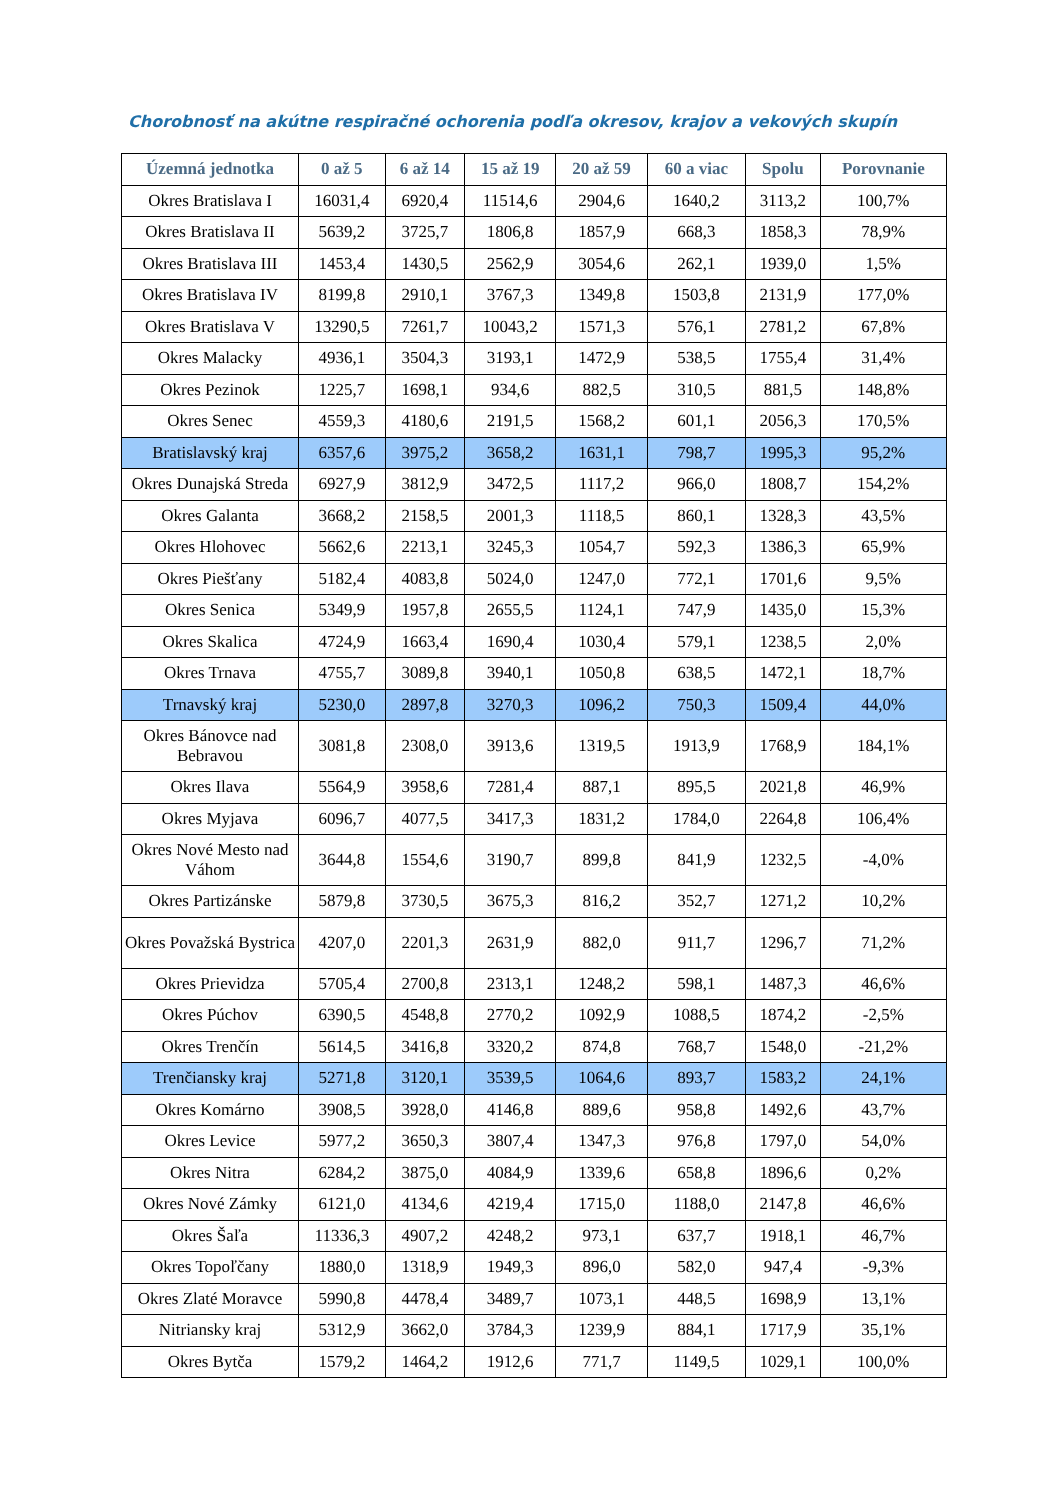Chorobnosť na akútne respiračné ochorenia podľa okresov, krajov a vekových skupín
| Územná jednotka | 0 až 5 | 6 až 14 | 15 až 19 | 20 až 59 | 60 a viac | Spolu | Porovnanie |
| --- | --- | --- | --- | --- | --- | --- | --- |
| Okres Bratislava I | 16031,4 | 6920,4 | 11514,6 | 2904,6 | 1640,2 | 3113,2 | 100,7% |
| Okres Bratislava II | 5639,2 | 3725,7 | 1806,8 | 1857,9 | 668,3 | 1858,3 | 78,9% |
| Okres Bratislava III | 1453,4 | 1430,5 | 2562,9 | 3054,6 | 262,1 | 1939,0 | 1,5% |
| Okres Bratislava IV | 8199,8 | 2910,1 | 3767,3 | 1349,8 | 1503,8 | 2131,9 | 177,0% |
| Okres Bratislava V | 13290,5 | 7261,7 | 10043,2 | 1571,3 | 576,1 | 2781,2 | 67,8% |
| Okres Malacky | 4936,1 | 3504,3 | 3193,1 | 1472,9 | 538,5 | 1755,4 | 31,4% |
| Okres Pezinok | 1225,7 | 1698,1 | 934,6 | 882,5 | 310,5 | 881,5 | 148,8% |
| Okres Senec | 4559,3 | 4180,6 | 2191,5 | 1568,2 | 601,1 | 2056,3 | 170,5% |
| Bratislavský kraj | 6357,6 | 3975,2 | 3658,2 | 1631,1 | 798,7 | 1995,3 | 95,2% |
| Okres Dunajská Streda | 6927,9 | 3812,9 | 3472,5 | 1117,2 | 966,0 | 1808,7 | 154,2% |
| Okres Galanta | 3668,2 | 2158,5 | 2001,3 | 1118,5 | 860,1 | 1328,3 | 43,5% |
| Okres Hlohovec | 5662,6 | 2213,1 | 3245,3 | 1054,7 | 592,3 | 1386,3 | 65,9% |
| Okres Piešťany | 5182,4 | 4083,8 | 5024,0 | 1247,0 | 772,1 | 1701,6 | 9,5% |
| Okres Senica | 5349,9 | 1957,8 | 2655,5 | 1124,1 | 747,9 | 1435,0 | 15,3% |
| Okres Skalica | 4724,9 | 1663,4 | 1690,4 | 1030,4 | 579,1 | 1238,5 | 2,0% |
| Okres Trnava | 4755,7 | 3089,8 | 3940,1 | 1050,8 | 638,5 | 1472,1 | 18,7% |
| Trnavský kraj | 5230,0 | 2897,8 | 3270,3 | 1096,2 | 750,3 | 1509,4 | 44,0% |
| Okres Bánovce nad Bebravou | 3081,8 | 2308,0 | 3913,6 | 1319,5 | 1913,9 | 1768,9 | 184,1% |
| Okres Ilava | 5564,9 | 3958,6 | 7281,4 | 887,1 | 895,5 | 2021,8 | 46,9% |
| Okres Myjava | 6096,7 | 4077,5 | 3417,3 | 1831,2 | 1784,0 | 2264,8 | 106,4% |
| Okres Nové Mesto nad Váhom | 3644,8 | 1554,6 | 3190,7 | 899,8 | 841,9 | 1232,5 | -4,0% |
| Okres Partizánske | 5879,8 | 3730,5 | 3675,3 | 816,2 | 352,7 | 1271,2 | 10,2% |
| Okres Považská Bystrica | 4207,0 | 2201,3 | 2631,9 | 882,0 | 911,7 | 1296,7 | 71,2% |
| Okres Prievidza | 5705,4 | 2700,8 | 2313,1 | 1248,2 | 598,1 | 1487,3 | 46,6% |
| Okres Púchov | 6390,5 | 4548,8 | 2770,2 | 1092,9 | 1088,5 | 1874,2 | -2,5% |
| Okres Trenčín | 5614,5 | 3416,8 | 3320,2 | 874,8 | 768,7 | 1548,0 | -21,2% |
| Trenčiansky kraj | 5271,8 | 3120,1 | 3539,5 | 1064,6 | 893,7 | 1583,2 | 24,1% |
| Okres Komárno | 3908,5 | 3928,0 | 4146,8 | 889,6 | 958,8 | 1492,6 | 43,7% |
| Okres Levice | 5977,2 | 3650,3 | 3807,4 | 1347,3 | 976,8 | 1797,0 | 54,0% |
| Okres Nitra | 6284,2 | 3875,0 | 4084,9 | 1339,6 | 658,8 | 1896,6 | 0,2% |
| Okres Nové Zámky | 6121,0 | 4134,6 | 4219,4 | 1715,0 | 1188,0 | 2147,8 | 46,6% |
| Okres Šaľa | 11336,3 | 4907,2 | 4248,2 | 973,1 | 637,7 | 1918,1 | 46,7% |
| Okres Topoľčany | 1880,0 | 1318,9 | 1949,3 | 896,0 | 582,0 | 947,4 | -9,3% |
| Okres Zlaté Moravce | 5990,8 | 4478,4 | 3489,7 | 1073,1 | 448,5 | 1698,9 | 13,1% |
| Nitriansky kraj | 5312,9 | 3662,0 | 3784,3 | 1239,9 | 884,1 | 1717,9 | 35,1% |
| Okres Bytča | 1579,2 | 1464,2 | 1912,6 | 771,7 | 1149,5 | 1029,1 | 100,0% |